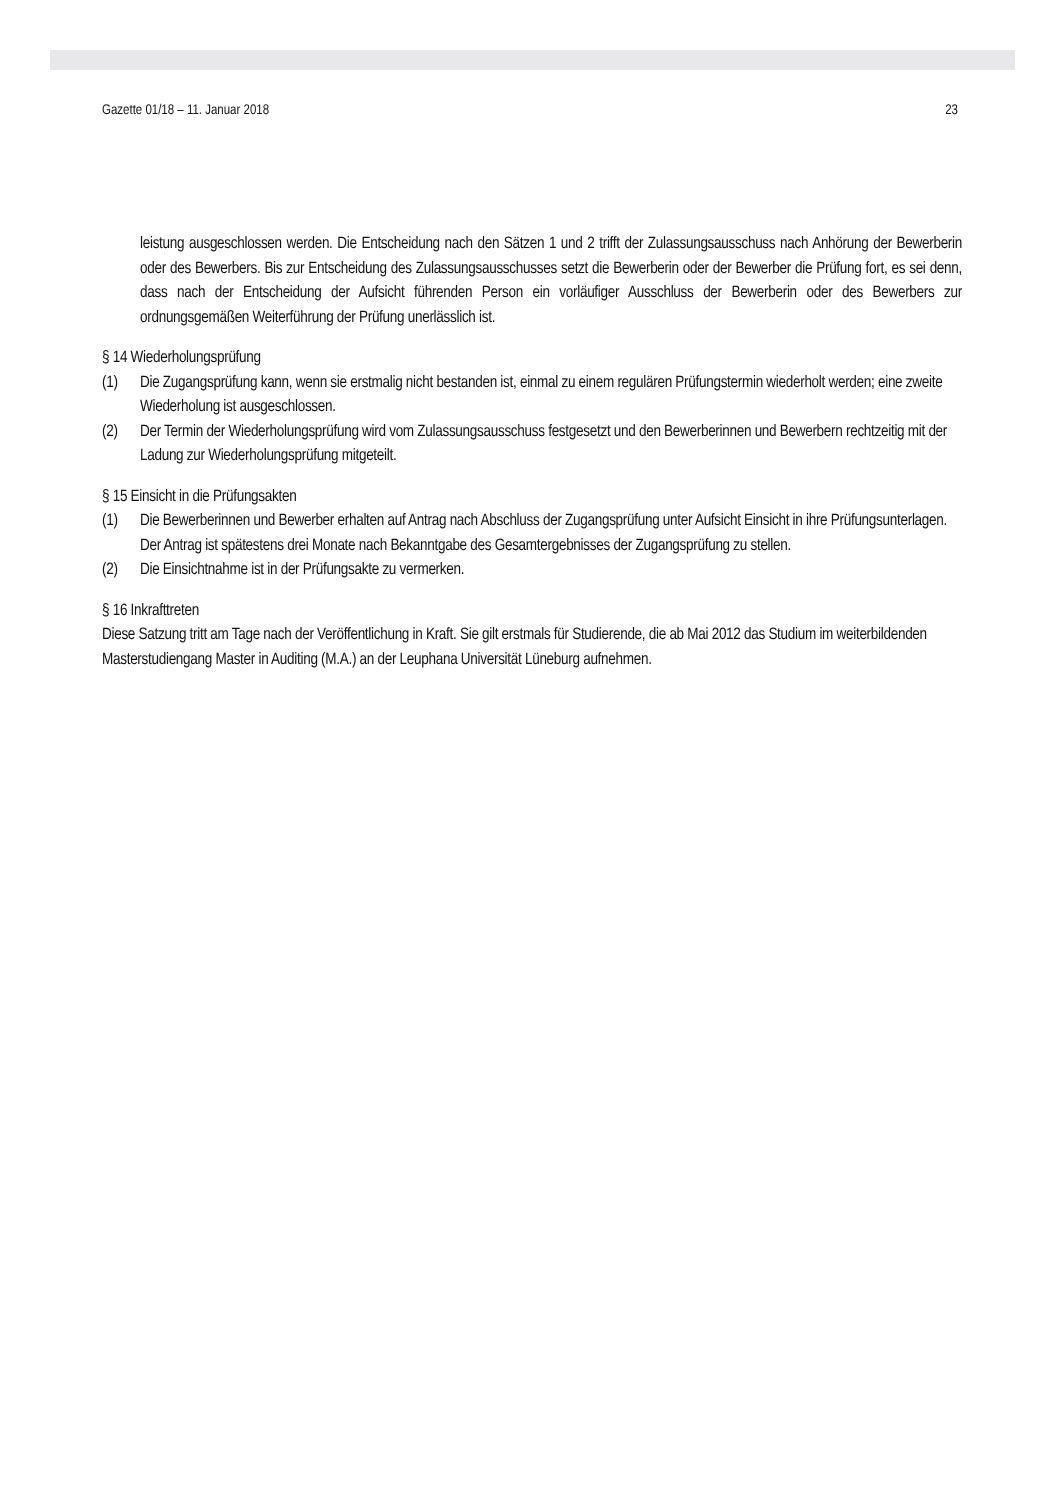Gazette 01/18 – 11. Januar 2018 23
leistung ausgeschlossen werden. Die Entscheidung nach den Sätzen 1 und 2 trifft der Zulassungsausschuss nach Anhörung der Bewerberin oder des Bewerbers. Bis zur Entscheidung des Zulassungsausschusses setzt die Bewerberin oder der Bewerber die Prüfung fort, es sei denn, dass nach der Entscheidung der Aufsicht führenden Person ein vorläufiger Ausschluss der Bewerberin oder des Bewerbers zur ordnungsgemäßen Weiterführung der Prüfung unerlässlich ist.
§ 14 Wiederholungsprüfung
(1) Die Zugangsprüfung kann, wenn sie erstmalig nicht bestanden ist, einmal zu einem regulären Prüfungstermin wiederholt werden; eine zweite Wiederholung ist ausgeschlossen.
(2) Der Termin der Wiederholungsprüfung wird vom Zulassungsausschuss festgesetzt und den Bewerberinnen und Bewerbern rechtzeitig mit der Ladung zur Wiederholungsprüfung mitgeteilt.
§ 15 Einsicht in die Prüfungsakten
(1) Die Bewerberinnen und Bewerber erhalten auf Antrag nach Abschluss der Zugangsprüfung unter Aufsicht Einsicht in ihre Prüfungsunterlagen. Der Antrag ist spätestens drei Monate nach Bekanntgabe des Gesamtergebnisses der Zugangsprüfung zu stellen.
(2) Die Einsichtnahme ist in der Prüfungsakte zu vermerken.
§ 16 Inkrafttreten
Diese Satzung tritt am Tage nach der Veröffentlichung in Kraft. Sie gilt erstmals für Studierende, die ab Mai 2012 das Studium im weiterbildenden Masterstudiengang Master in Auditing (M.A.) an der Leuphana Universität Lüneburg aufnehmen.